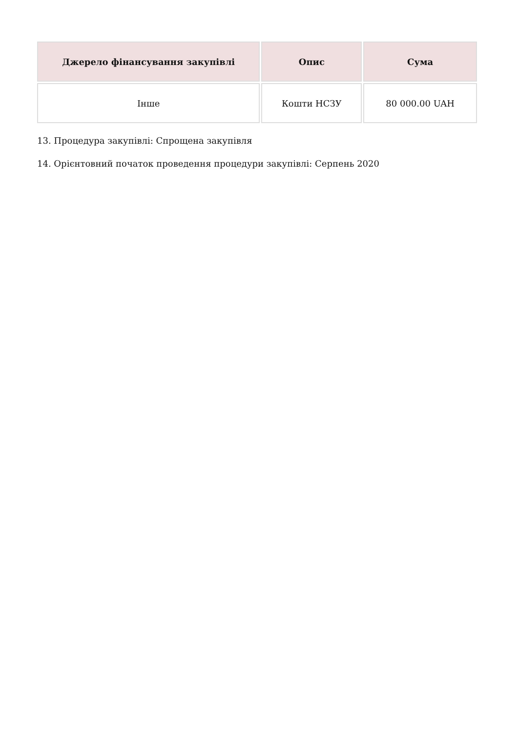| Джерело фінансування закупівлі | Опис | Сума |
| --- | --- | --- |
| Інше | Кошти НСЗУ | 80 000.00 UAH |
13. Процедура закупівлі: Спрощена закупівля
14. Орієнтовний початок проведення процедури закупівлі: Серпень 2020